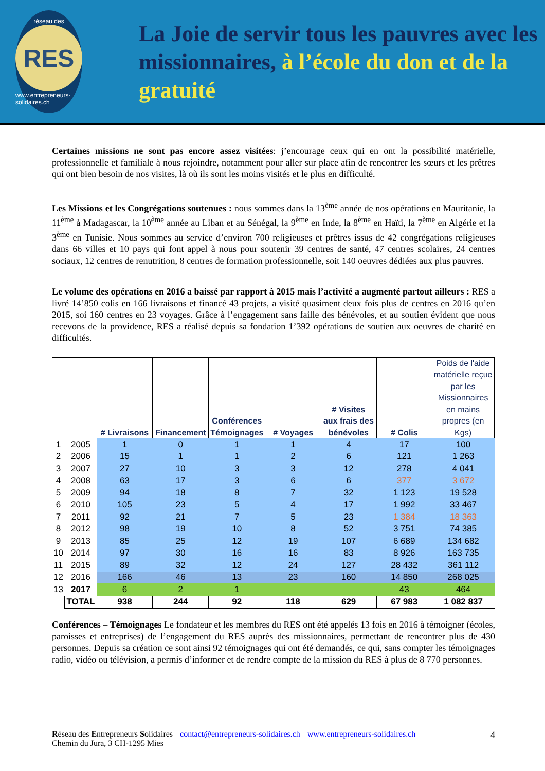réseau des
RES
www.entrepreneurs-solidaires.ch
La Joie de servir tous les pauvres avec les missionnaires, à l’école du don et de la gratuité
Certaines missions ne sont pas encore assez visitées: j’encourage ceux qui en ont la possibilité matérielle, professionnelle et familiale à nous rejoindre, notamment pour aller sur place afin de rencontrer les sœurs et les prêtres qui ont bien besoin de nos visites, là où ils sont les moins visités et le plus en difficulté.
Les Missions et les Congrégations soutenues : nous sommes dans la 13<sup>ème</sup> année de nos opérations en Mauritanie, la 11<sup>ème</sup> à Madagascar, la 10<sup>ème</sup> année au Liban et au Sénégal, la 9<sup>ème</sup> en Inde, la 8<sup>ème</sup> en Haïti, la 7<sup>ème</sup> en Algérie et la 3<sup>ème</sup> en Tunisie. Nous sommes au service d’environ 700 religieuses et prêtres issus de 42 congrégations religieuses dans 66 villes et 10 pays qui font appel à nous pour soutenir 39 centres de santé, 47 centres scolaires, 24 centres sociaux, 12 centres de renutrition, 8 centres de formation professionnelle, soit 140 oeuvres dédiées aux plus pauvres.
Le volume des opérations en 2016 a baissé par rapport à 2015 mais l’activité a augmenté partout ailleurs : RES a livré 14’850 colis en 166 livraisons et financé 43 projets, a visité quasiment deux fois plus de centres en 2016 qu’en 2015, soi 160 centres en 23 voyages. Grâce à l’engagement sans faille des bénévoles, et au soutien évident que nous recevons de la providence, RES a réalisé depuis sa fondation 1’392 opérations de soutien aux oeuvres de charité en difficultés.
| | | # Livraisons | Financement | Conférences Témoignages | # Voyages | # Visites aux frais des bénévoles | # Colis | Poids de l'aide matérielle reçue par les Missionnaires en mains propres (en Kgs) |
| --- | --- | --- | --- | --- | --- | --- | --- | --- |
| 1 | 2005 | 1 | 0 | 1 | 1 | 4 | 17 | 100 |
| 2 | 2006 | 15 | 1 | 1 | 2 | 6 | 121 | 1 263 |
| 3 | 2007 | 27 | 10 | 3 | 3 | 12 | 278 | 4 041 |
| 4 | 2008 | 63 | 17 | 3 | 6 | 6 | 377 | 3 672 |
| 5 | 2009 | 94 | 18 | 8 | 7 | 32 | 1 123 | 19 528 |
| 6 | 2010 | 105 | 23 | 5 | 4 | 17 | 1 992 | 33 467 |
| 7 | 2011 | 92 | 21 | 7 | 5 | 23 | 1 384 | 18 363 |
| 8 | 2012 | 98 | 19 | 10 | 8 | 52 | 3 751 | 74 385 |
| 9 | 2013 | 85 | 25 | 12 | 19 | 107 | 6 689 | 134 682 |
| 10 | 2014 | 97 | 30 | 16 | 16 | 83 | 8 926 | 163 735 |
| 11 | 2015 | 89 | 32 | 12 | 24 | 127 | 28 432 | 361 112 |
| 12 | 2016 | 166 | 46 | 13 | 23 | 160 | 14 850 | 268 025 |
| 13 | 2017 | 6 | 2 | 1 | | | 43 | 464 |
| | TOTAL | 938 | 244 | 92 | 118 | 629 | 67 983 | 1 082 837 |
Conférences – Témoignages Le fondateur et les membres du RES ont été appelés 13 fois en 2016 à témoigner (écoles, paroisses et entreprises) de l’engagement du RES auprès des missionnaires, permettant de rencontrer plus de 430 personnes. Depuis sa création ce sont ainsi 92 témoignages qui ont été demandés, ce qui, sans compter les témoignages radio, vidéo ou télévision, a permis d’informer et de rendre compte de la mission du RES à plus de 8 770 personnes.
Réseau des Entrepreneurs Solidaires
Chemin du Jura, 3 CH-1295 Mies
contact@entrepreneurs-solidaires.ch
www.entrepreneurs-solidaires.ch
4